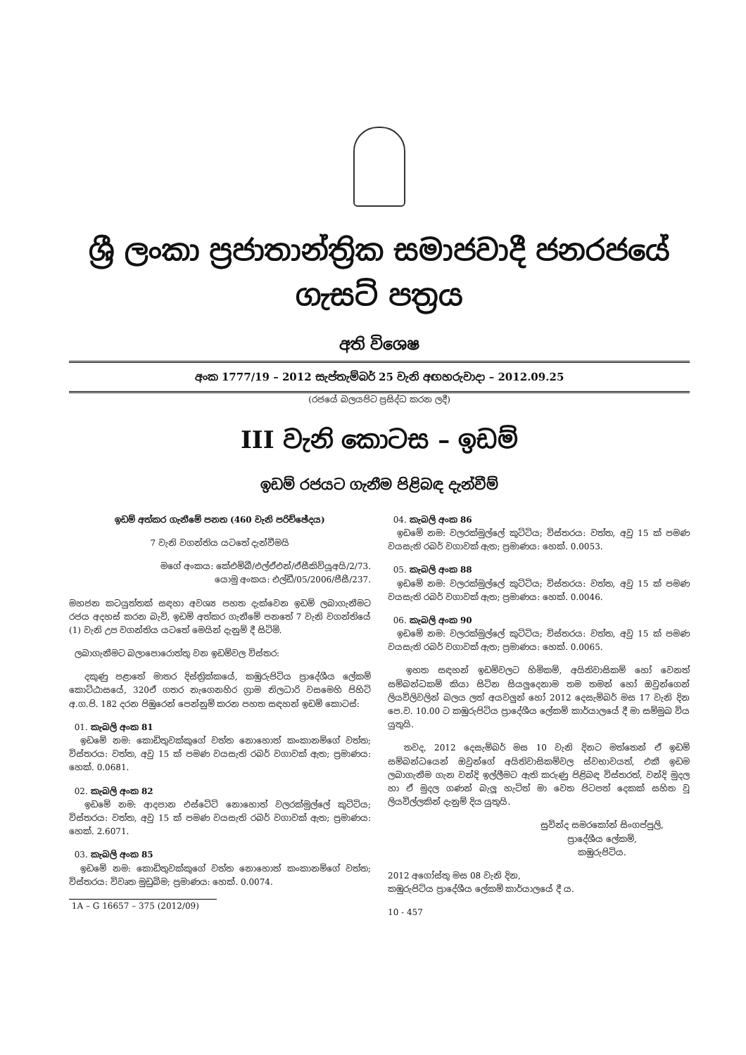ශ්‍රී ලංකා ප්‍රජාතාන්ත්‍රික සමාජවාදී ජනරජයේ ගැසට් පත්‍රය
අති විශෙෂ
අංක 1777/19 – 2012 සැප්තැම්බර් 25 වැනි අඟහරුවාදා – 2012.09.25
(රජයේ බලයපිට ප්‍රසිද්ධ කරන ලදී)
III වැනි කොටස – ඉඩම්
ඉඩම් රජයට ගැනීම පිළිබඳ දැන්වීම්
ඉඩම් අත්කර ගැනීමේ පනත (460 වැනි පරිච්ඡේදය)
7 වැනි වගන්තිය යටතේ දැන්වීමයි
මගේ අංකය: කේඑම්බී/එල්ඒඑන්/ඒසීකිව්යූඅයි/2/73.
යොමු අංකය: එල්ඩී/05/2006/පීසී/237.
මහජන කටයුත්තක් සඳහා අවශ්‍ය පහත දැක්වෙන ඉඩම් ලබාගැනීමට රජය අදහස් කරන බැවි, ඉඩම් අත්කර ගැනීමේ පනතේ 7 වැනි වගන්තියේ (1) වැනි උප වගන්තිය යටතේ මෙයින් දැනුම් දී සිටිමි.
ලබාගැනීමට බලාපොරොත්තු වන ඉඩම්වල විස්තර:
දකුණු පළාතේ මාතර දිස්ත්‍රික්කයේ, කඹුරුපිටිය ප්‍රාදේශීය ලේකම් කොට්ඨාසයේ, 320ඒ ගතර නැගෙනහිර ග්‍රාම නිලධාරි වසමෙහි පිහිටි අ.ග.පි. 182 දරන පිඹුරෙන් පෙන්නුම් කරන පහත සඳහන් ඉඩම් කොටස්:
01. කැබලි අංක 81
ඉඩමේ නම: කොඩිතුවක්කුගේ වත්ත නොහොත් කංකානම්ගේ වත්ත; විස්තරය: වත්ත, අවු 15 ක් පමණ වයසැති රබර් වගාවක් ඇත; ප්‍රමාණය: හෙක්. 0.0681.
02. කැබලි අංක 82
ඉඩමේ නම: ආදපාන එස්ටේට් නොහොත් වලරක්මුල්ලේ කුට්ටිය; විස්තරය: වත්ත, අවු 15 ක් පමණ වයසැති රබර් වගාවක් ඇත; ප්‍රමාණය: හෙක්. 2.6071.
03. කැබලි අංක 85
ඉඩමේ නම: කොඩිතුවක්කුගේ වත්ත නොහොත් කංකානම්ගේ වත්ත; විස්තරය: විවෘත මුඩුබිම; ප්‍රමාණය: හෙක්. 0.0074.
1A – G 16657 – 375 (2012/09)
04. කැබලි අංක 86
ඉඩමේ නම: වලරක්මුල්ලේ කුට්ටිය; විස්තරය: වත්ත, අවු 15 ක් පමණ වයසැති රබර් වගාවක් ඇත; ප්‍රමාණය: හෙක්. 0.0053.
05. කැබලි අංක 88
ඉඩමේ නම: වලරක්මුල්ලේ කුට්ටිය; විස්තරය: වත්ත, අවු 15 ක් පමණ වයසැති රබර් වගාවක් ඇත; ප්‍රමාණය: හෙක්. 0.0046.
06. කැබලි අංක 90
ඉඩමේ නම: වලරක්මුල්ලේ කුට්ටිය; විස්තරය: වත්ත, අවු 15 ක් පමණ වයසැති රබර් වගාවක් ඇත; ප්‍රමාණය: හෙක්. 0.0065.
ඉහත සඳහන් ඉඩම්වලට හිමිකම්, අයිතිවාසිකම් හෝ වෙනත් සම්බන්ධකම් කියා සිටින සියලුදෙනාම තම තමන් හෝ ඔවුන්ගෙන් ලියවිලිවලින් බලය ලත් අයවලුන් හෝ 2012 දෙසැම්බර් මස 17 වැනි දින පෙ.ව. 10.00 ට කඹුරුපිටිය ප්‍රාදේශීය ලේකම් කාර්යාලයේ දී මා සම්මුඛ විය යුතුයි.
තවද, 2012 දෙසැම්බර් මස 10 වැනි දිනට මත්තෙන් ඒ ඉඩම් සම්බන්ධයෙන් ඔවුන්ගේ අයිතිවාසිකම්වල ස්වභාවයත්, එකී ඉඩම ලබාගැනීම ගැන වන්දි ඉල්ලීමට ඇති කරුණු පිළිබඳ විස්තරත්, වන්දි මුදල හා ඒ මුදල ගණන් බැලූ හැටිත් මා වෙත පිටපත් දෙකක් සහිත වූ ලියවිල්ලකින් දැනුම් දිය යුතුයි.
සුවින්ද සමරකෝන් සිංගප්පුලි,
ප්‍රාදේශීය ලේකම්,
කඹුරුපිටිය.
2012 අගෝස්තු මස 08 වැනි දින,
කඹුරුපිටිය ප්‍රාදේශීය ලේකම් කාර්යාලයේ දී ය.
10 - 457